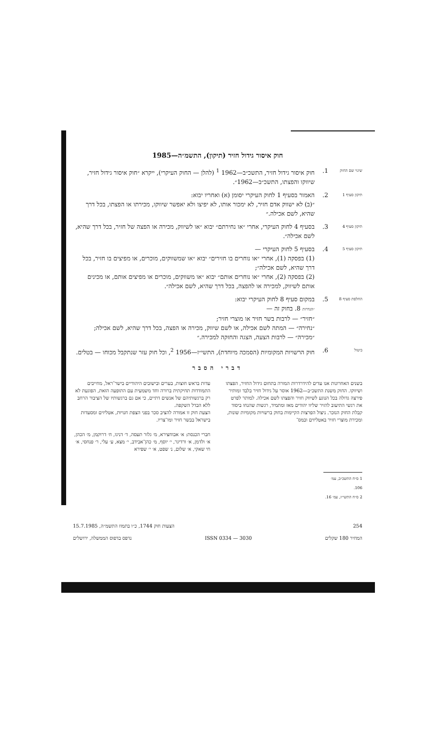חוק איסור גידול חזיר (תיקון), התשמ״ה—1985
שינוי שם החוק
1. חוק איסור גידול חזיר, התשכ״ב—1962 <sup>1</sup> (להלן — החוק העיקרי), ייקרא ״חוק איסור גידול חזיר, שיווקו והפצתו, התשכ״ב—1962״.
תיקון סעיף 1
2. האמור בסעיף 1 לחוק העיקרי יסומן (א) ואחריו יבוא:
״(ב) לא ישווק אדם חזיר, לא ימכור אותו, לא יפיצו ולא יאפשר שיווקו, מכירתו או הפצתו, בכל דרך שהיא, לשם אכילה.״
תיקון סעיף 4
3. בסעיף 4 לחוק העיקרי, אחרי ״או נחירתם״ יבוא ״או לשיווק, מכירה או הפצה של חזיר, בכל דרך שהיא, לשם אכילה״.
תיקון סעיף 5
4. בסעיף 5 לחוק העיקרי —
(1) בפסקה (1), אחרי ״או נוחרים בו חזירים״ יבוא ״או שמשווקים, מוכרים, או מפיצים בו חזיר, בכל דרך שהיא, לשם אכילה״;
(2) בפסקה (2), אחרי ״או נוחרים אותם״ יבוא ״או משווקים, מוכרים או מפיצים אותם, או מכינים אותם לשיווק, למכירה או להפצה, בכל דרך שהיא, לשם אכילה״.
החלפת סעיף 8
5. במקום סעיף 8 לחוק העיקרי יבוא:
״הגדרות 8. בחוק זה —
״חזיר״ — לרבות בשר חזיר או מוצרי חזיר;
״נחירה״ — המתה לשם אכילה, או לשם שיווק, מכירה או הפצה, בכל דרך שהיא, לשם אכילה;
״מכירה״ — לרבות הצעה, הצגה והחזקה למכירה.״
ביטול
6. חוק הרשויות המקומיות (הסמכה מיוחדת), התשי״ז—1956 <sup>2</sup>, וכל חוק עזר שנתקבל מכוחו — בטלים.
דברי הסבר
בשנים האחרונות אנו עדים להידרדרות המורה בתחום גידול החזיר, הפצתו ושיווקו. החוק משנת התשכ״ב—1962 אוסר על גידול חזיר בלבד ומותיר פירצה גדולה בכל הנוגע לשיווק חזיר והפצתו לשם אכילה. למותר לפרט את רגשי התיעוב להזיר שליוו יהודים מאז ומתמיד, רגשות שהנחו ביסוד קבלת החוק הנזכר. ניצול הפרצות הקיימות בחוק ברשויות מקומיות שונות, ומכירת מוצרי חזיר באטליזים ובמס־
עדות בראש חוצות, בערים ובישובים היהודיים בישר־ראל, מחייבים התמודדות תחיקתית ברורה וחד משמעית עם התופעה הזאת, הפוגעת לא רק ברגשותיהם של אנשים דתיים, כי אם גם ברגשותיו של הציבור הרחב ללא הבדל השקפה.
הצעת חוק זו אמורה להציב סכר בפני הצפת חנויות, אטליזים ומסעדות בישראל בבשר חזיר ומו־צריו.
חברי הכנסת: א׳ אבוחצירא, מ׳ גלזר תעסה, ד׳ דניגו, ח׳ דרוקמן, מ׳ הכהן, א׳ ולדמן, א׳ ורדיגר, י׳ יוסף, מ׳ כהן־אבידב, י׳ מצא, ע׳ עלי, ר׳ פנחסי, א׳ חי שאקי, א׳ שלום, נ׳ שפט, א׳ י׳ שפירא
1 ס״ח התשכ״ב, עמ׳ 106.
2 ס״ח התשי״ז, עמ׳ 16.
254 הצעות חוק 1744, כ״ו בתמוז התשמ״ה, 15.7.1985
המחיר 180 שקלים ISSN 0334 — 3030 נדפס בדפוס הממשלה, ירושלים